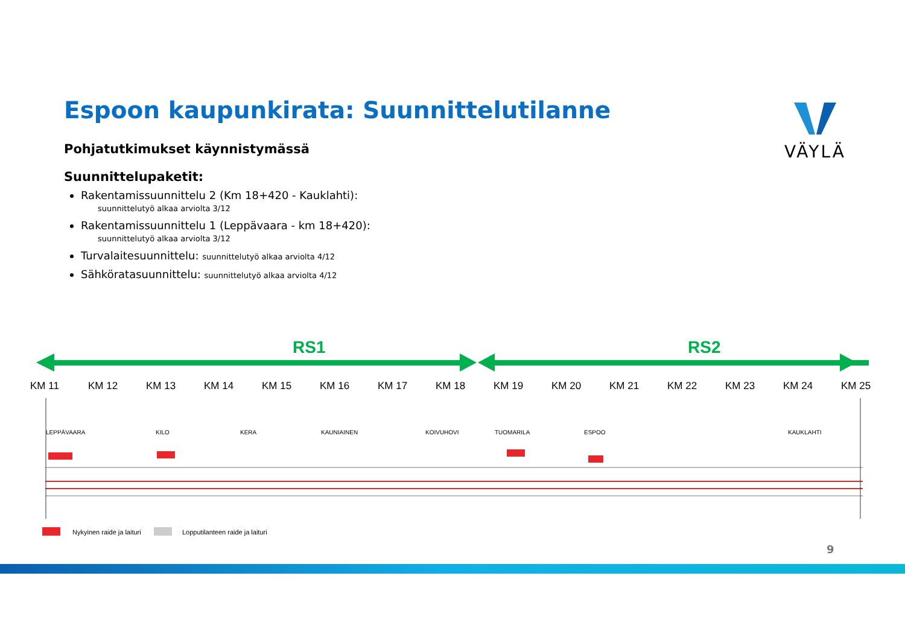Espoon kaupunkirata: Suunnittelutilanne
Pohjatutkimukset käynnistymässä
Suunnittelupaketit:
Rakentamissuunnittelu 2 (Km 18+420 - Kauklahti):
suunnittelutyö alkaa arviolta 3/12
Rakentamissuunnittelu 1 (Leppävaara - km 18+420):
suunnittelutyö alkaa arviolta 3/12
Turvalaitesuunnittelu: suunnittelutyö alkaa arviolta 4/12
Sähköratasuunnittelu: suunnittelutyö alkaa arviolta 4/12
VÄYLÄ
RS1
RS2
KM 11
KM 12
KM 13
KM 14
KM 15
KM 16
KM 17
KM 18
KM 19
KM 20
KM 21
KM 22
KM 23
KM 24
KM 25
LEPPÄVAARA
KILO
KERA
KAUNIAINEN
KOIVUHOVI
TUOMARILA
ESPOO
KAUKLAHTI
Nykyinen raide ja laituri
Lopputilanteen raide ja laituri
9